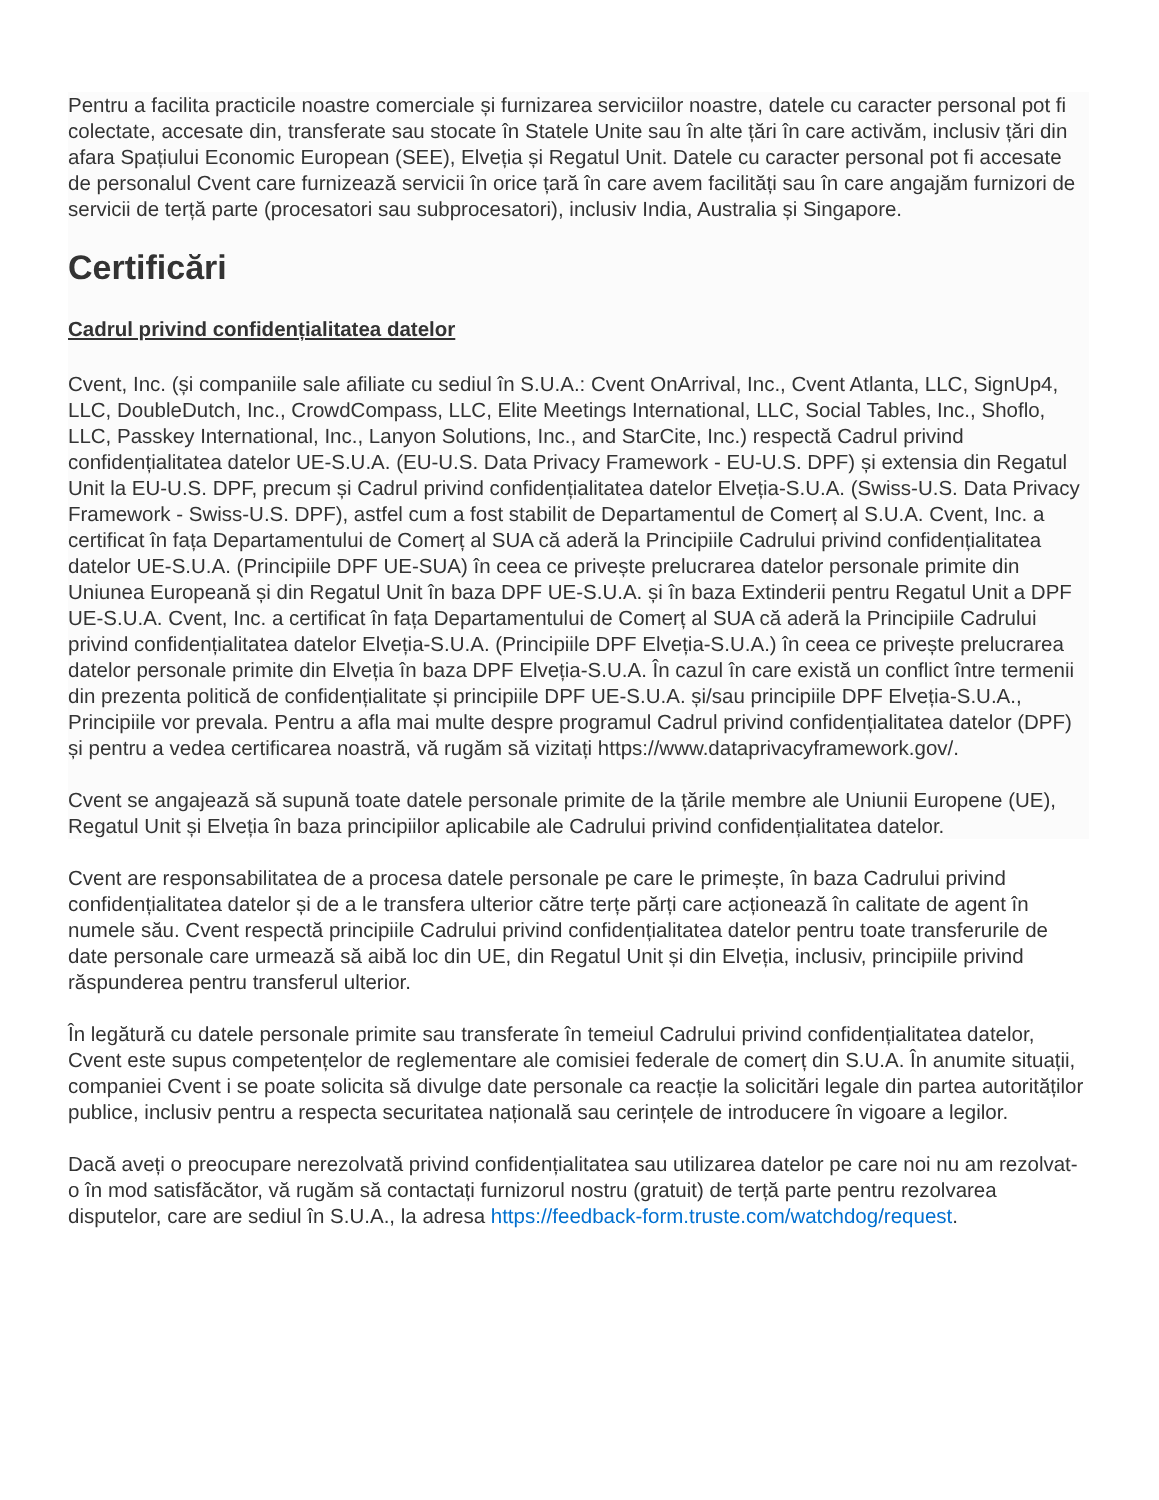Pentru a facilita practicile noastre comerciale și furnizarea serviciilor noastre, datele cu caracter personal pot fi colectate, accesate din, transferate sau stocate în Statele Unite sau în alte țări în care activăm, inclusiv țări din afara Spațiului Economic European (SEE), Elveția și Regatul Unit. Datele cu caracter personal pot fi accesate de personalul Cvent care furnizează servicii în orice țară în care avem facilități sau în care angajăm furnizori de servicii de terță parte (procesatori sau subprocesatori), inclusiv India, Australia și Singapore.
Certificări
Cadrul privind confidențialitatea datelor
Cvent, Inc. (și companiile sale afiliate cu sediul în S.U.A.: Cvent OnArrival, Inc., Cvent Atlanta, LLC, SignUp4, LLC, DoubleDutch, Inc., CrowdCompass, LLC, Elite Meetings International, LLC, Social Tables, Inc., Shoflo, LLC, Passkey International, Inc., Lanyon Solutions, Inc., and StarCite, Inc.) respectă Cadrul privind confidențialitatea datelor UE-S.U.A. (EU-U.S. Data Privacy Framework - EU-U.S. DPF) și extensia din Regatul Unit la EU-U.S. DPF, precum și Cadrul privind confidențialitatea datelor Elveția-S.U.A. (Swiss-U.S. Data Privacy Framework - Swiss-U.S. DPF), astfel cum a fost stabilit de Departamentul de Comerț al S.U.A. Cvent, Inc. a certificat în fața Departamentului de Comerț al SUA că aderă la Principiile Cadrului privind confidențialitatea datelor UE-S.U.A. (Principiile DPF UE-SUA) în ceea ce privește prelucrarea datelor personale primite din Uniunea Europeană și din Regatul Unit în baza DPF UE-S.U.A. și în baza Extinderii pentru Regatul Unit a DPF UE-S.U.A. Cvent, Inc. a certificat în fața Departamentului de Comerț al SUA că aderă la Principiile Cadrului privind confidențialitatea datelor Elveția-S.U.A. (Principiile DPF Elveția-S.U.A.) în ceea ce privește prelucrarea datelor personale primite din Elveția în baza DPF Elveția-S.U.A. În cazul în care există un conflict între termenii din prezenta politică de confidențialitate și principiile DPF UE-S.U.A. și/sau principiile DPF Elveția-S.U.A., Principiile vor prevala. Pentru a afla mai multe despre programul Cadrul privind confidențialitatea datelor (DPF) și pentru a vedea certificarea noastră, vă rugăm să vizitați https://www.dataprivacyframework.gov/.
Cvent se angajează să supună toate datele personale primite de la țările membre ale Uniunii Europene (UE), Regatul Unit și Elveția în baza principiilor aplicabile ale Cadrului privind confidențialitatea datelor.
Cvent are responsabilitatea de a procesa datele personale pe care le primește, în baza Cadrului privind confidențialitatea datelor și de a le transfera ulterior către terțe părți care acționează în calitate de agent în numele său. Cvent respectă principiile Cadrului privind confidențialitatea datelor pentru toate transferurile de date personale care urmează să aibă loc din UE, din Regatul Unit și din Elveția, inclusiv, principiile privind răspunderea pentru transferul ulterior.
În legătură cu datele personale primite sau transferate în temeiul Cadrului privind confidențialitatea datelor, Cvent este supus competențelor de reglementare ale comisiei federale de comerț din S.U.A. În anumite situații, companiei Cvent i se poate solicita să divulge date personale ca reacție la solicitări legale din partea autorităților publice, inclusiv pentru a respecta securitatea națională sau cerințele de introducere în vigoare a legilor.
Dacă aveți o preocupare nerezolvată privind confidențialitatea sau utilizarea datelor pe care noi nu am rezolvat-o în mod satisfăcător, vă rugăm să contactați furnizorul nostru (gratuit) de terță parte pentru rezolvarea disputelor, care are sediul în S.U.A., la adresa https://feedback-form.truste.com/watchdog/request.